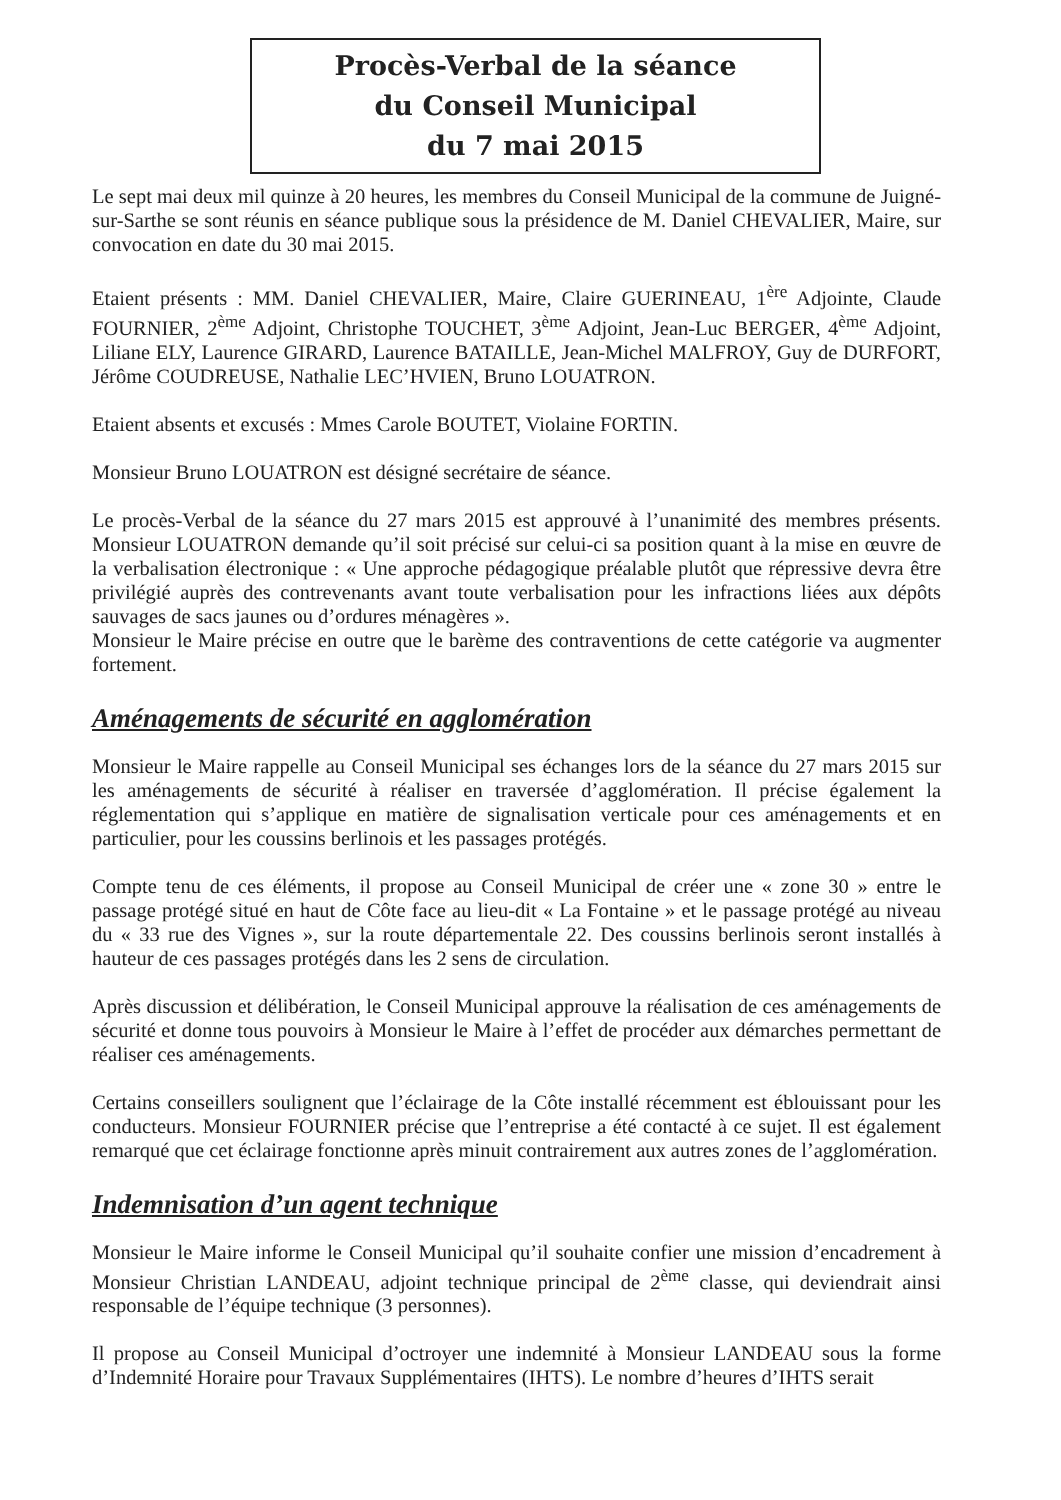Procès-Verbal de la séance
du Conseil Municipal
du 7 mai 2015
Le sept mai deux mil quinze à 20 heures, les membres du Conseil Municipal de la commune de Juigné-sur-Sarthe se sont réunis en séance publique sous la présidence de M. Daniel CHEVALIER, Maire, sur convocation en date du 30 mai 2015.
Etaient présents : MM. Daniel CHEVALIER, Maire, Claire GUERINEAU, 1<sup>ère</sup> Adjointe, Claude FOURNIER, 2<sup>ème</sup> Adjoint, Christophe TOUCHET, 3<sup>ème</sup> Adjoint, Jean-Luc BERGER, 4<sup>ème</sup> Adjoint, Liliane ELY, Laurence GIRARD, Laurence BATAILLE, Jean-Michel MALFROY, Guy de DURFORT, Jérôme COUDREUSE, Nathalie LEC’HVIEN, Bruno LOUATRON.
Etaient absents et excusés : Mmes Carole BOUTET, Violaine FORTIN.
Monsieur Bruno LOUATRON est désigné secrétaire de séance.
Le procès-Verbal de la séance du 27 mars 2015 est approuvé à l’unanimité des membres présents. Monsieur LOUATRON demande qu’il soit précisé sur celui-ci sa position quant à la mise en œuvre de la verbalisation électronique : « Une approche pédagogique préalable plutôt que répressive devra être privilégié auprès des contrevenants avant toute verbalisation pour les infractions liées aux dépôts sauvages de sacs jaunes ou d’ordures ménagères ».
Monsieur le Maire précise en outre que le barème des contraventions de cette catégorie va augmenter fortement.
Aménagements de sécurité en agglomération
Monsieur le Maire rappelle au Conseil Municipal ses échanges lors de la séance du 27 mars 2015 sur les aménagements de sécurité à réaliser en traversée d’agglomération. Il précise également la réglementation qui s’applique en matière de signalisation verticale pour ces aménagements et en particulier, pour les coussins berlinois et les passages protégés.
Compte tenu de ces éléments, il propose au Conseil Municipal de créer une « zone 30 » entre le passage protégé situé en haut de Côte face au lieu-dit « La Fontaine » et le passage protégé au niveau du « 33 rue des Vignes », sur la route départementale 22. Des coussins berlinois seront installés à hauteur de ces passages protégés dans les 2 sens de circulation.
Après discussion et délibération, le Conseil Municipal approuve la réalisation de ces aménagements de sécurité et donne tous pouvoirs à Monsieur le Maire à l’effet de procéder aux démarches permettant de réaliser ces aménagements.
Certains conseillers soulignent que l’éclairage de la Côte installé récemment est éblouissant pour les conducteurs. Monsieur FOURNIER précise que l’entreprise a été contacté à ce sujet. Il est également remarqué que cet éclairage fonctionne après minuit contrairement aux autres zones de l’agglomération.
Indemnisation d’un agent technique
Monsieur le Maire informe le Conseil Municipal qu’il souhaite confier une mission d’encadrement à Monsieur Christian LANDEAU, adjoint technique principal de 2<sup>ème</sup> classe, qui deviendrait ainsi responsable de l’équipe technique (3 personnes).
Il propose au Conseil Municipal d’octroyer une indemnité à Monsieur LANDEAU sous la forme d’Indemnité Horaire pour Travaux Supplémentaires (IHTS). Le nombre d’heures d’IHTS serait